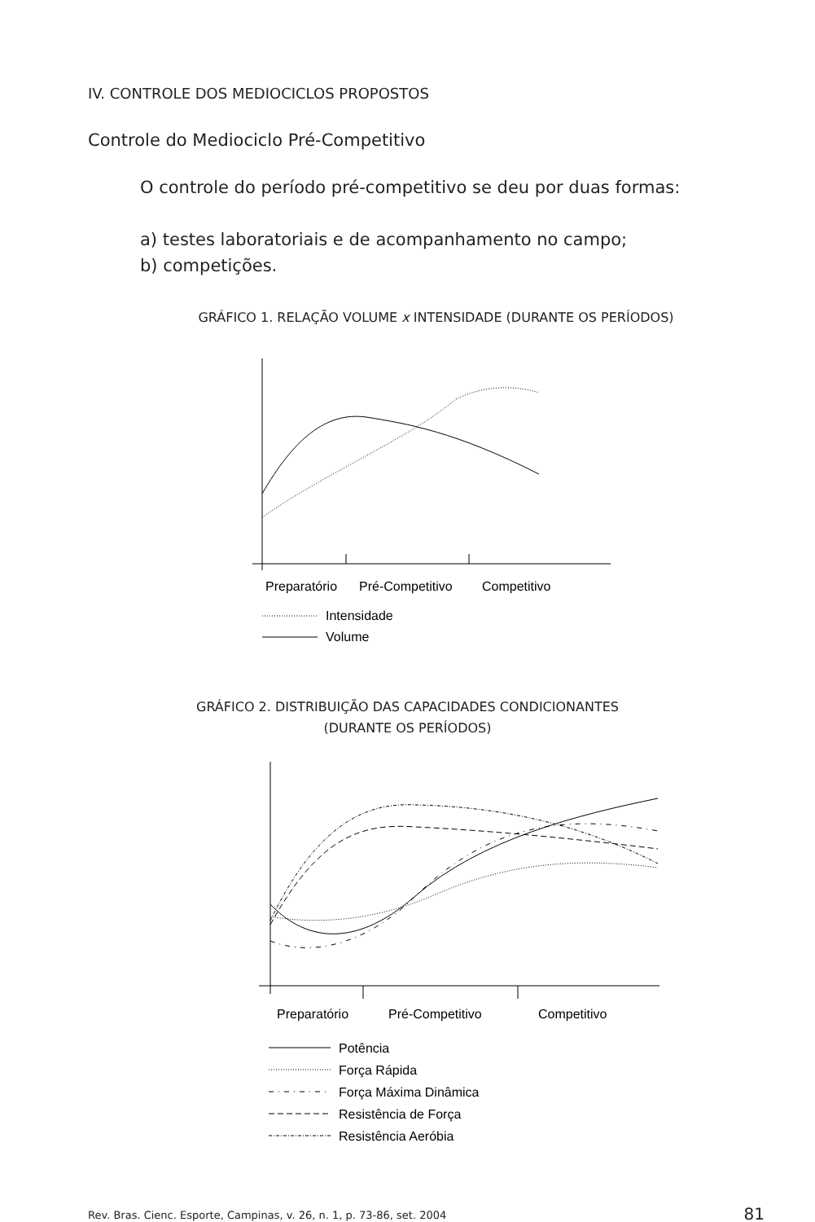IV. CONTROLE DOS MEDIOCICLOS PROPOSTOS
Controle do Mediociclo Pré-Competitivo
O controle do período pré-competitivo se deu por duas formas:
a) testes laboratoriais e de acompanhamento no campo;
b) competições.
GRÁFICO 1. RELAÇÃO VOLUME x INTENSIDADE (DURANTE OS PERÍODOS)
Preparatório
Pré-Competitivo
Competitivo
Intensidade
Volume
GRÁFICO 2. DISTRIBUIÇÃO DAS CAPACIDADES CONDICIONANTES
(DURANTE OS PERÍODOS)
Preparatório
Pré-Competitivo
Competitivo
Potência
Força Rápida
Força Máxima Dinâmica
Resistência de Força
Resistência Aeróbia
Rev. Bras. Cienc. Esporte, Campinas, v. 26, n. 1, p. 73-86, set. 2004
81